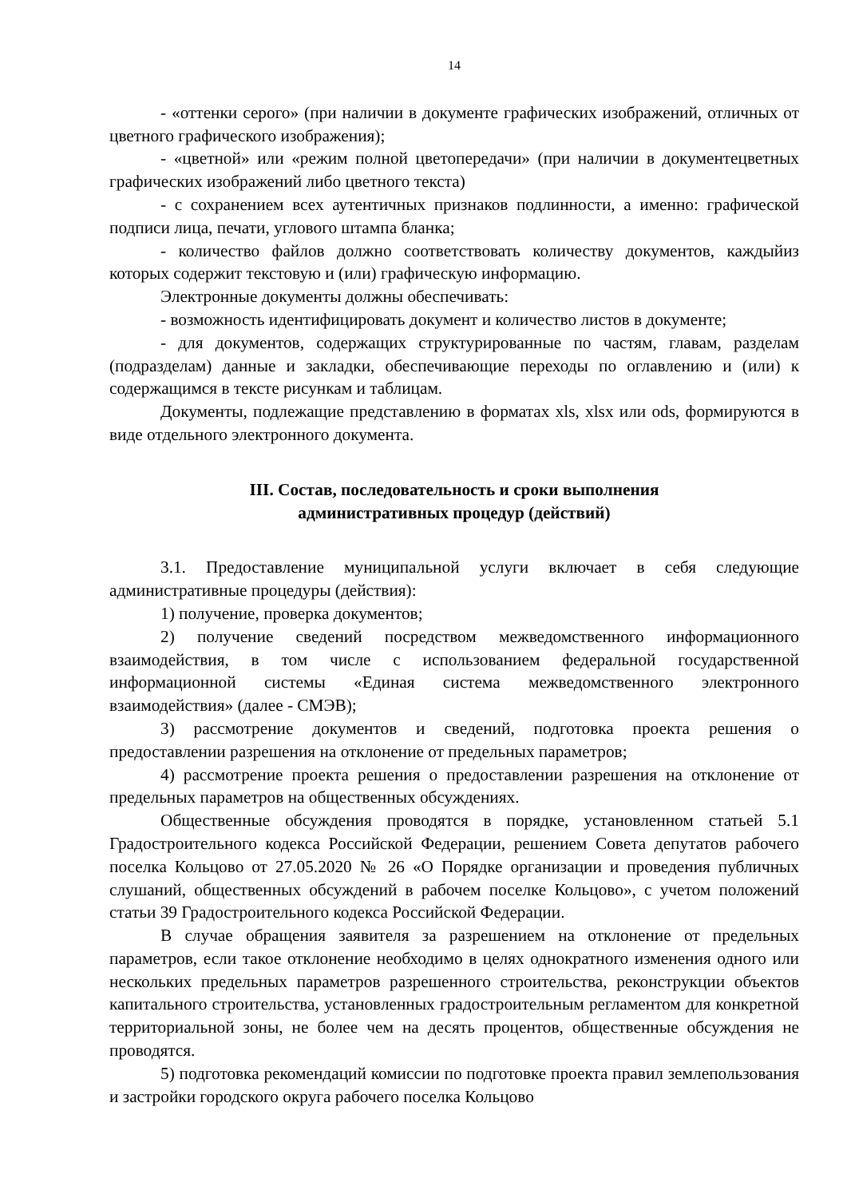14
- «оттенки серого» (при наличии в документе графических изображений, отличных от цветного графического изображения);
- «цветной» или «режим полной цветопередачи» (при наличии в документецветных графических изображений либо цветного текста)
- с сохранением всех аутентичных признаков подлинности, а именно: графической подписи лица, печати, углового штампа бланка;
- количество файлов должно соответствовать количеству документов, каждыйиз которых содержит текстовую и (или) графическую информацию.
Электронные документы должны обеспечивать:
- возможность идентифицировать документ и количество листов в документе;
- для документов, содержащих структурированные по частям, главам, разделам (подразделам) данные и закладки, обеспечивающие переходы по оглавлению и (или) к содержащимся в тексте рисункам и таблицам.
Документы, подлежащие представлению в форматах xls, xlsx или ods, формируются в виде отдельного электронного документа.
III. Состав, последовательность и сроки выполнения
административных процедур (действий)
3.1. Предоставление муниципальной услуги включает в себя следующие административные процедуры (действия):
1) получение, проверка документов;
2) получение сведений посредством межведомственного информационного взаимодействия, в том числе с использованием федеральной государственной информационной системы «Единая система межведомственного электронного взаимодействия» (далее - СМЭВ);
3) рассмотрение документов и сведений, подготовка проекта решения о предоставлении разрешения на отклонение от предельных параметров;
4) рассмотрение проекта решения о предоставлении разрешения на отклонение от предельных параметров на общественных обсуждениях.
Общественные обсуждения проводятся в порядке, установленном статьей 5.1 Градостроительного кодекса Российской Федерации, решением Совета депутатов рабочего поселка Кольцово от 27.05.2020 № 26 «О Порядке организации и проведения публичных слушаний, общественных обсуждений в рабочем поселке Кольцово», с учетом положений статьи 39 Градостроительного кодекса Российской Федерации.
В случае обращения заявителя за разрешением на отклонение от предельных параметров, если такое отклонение необходимо в целях однократного изменения одного или нескольких предельных параметров разрешенного строительства, реконструкции объектов капитального строительства, установленных градостроительным регламентом для конкретной территориальной зоны, не более чем на десять процентов, общественные обсуждения не проводятся.
5) подготовка рекомендаций комиссии по подготовке проекта правил землепользования и застройки городского округа рабочего поселка Кольцово